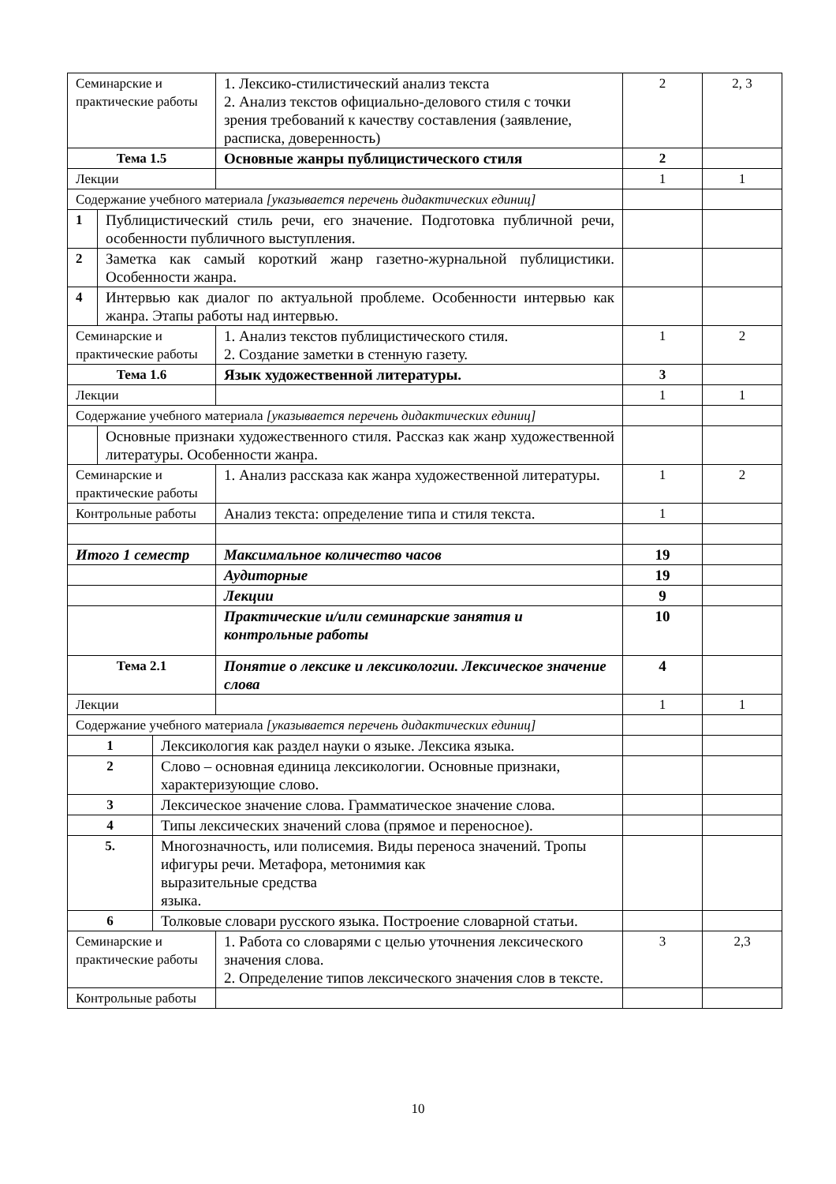| Семинарские и практические работы | | | 1. Лексико-стилистический анализ текста 2. Анализ текстов официально-делового стиля с точки зрения требований к качеству составления (заявление, расписка, доверенность) | 2 | 2, 3 |
| Тема 1.5 | | | Основные жанры публицистического стиля | 2 | |
| Лекции | | | | 1 | 1 |
| Содержание учебного материала [указывается перечень дидактических единиц] | | | | | |
| 1 | Публицистический стиль речи, его значение. Подготовка публичной речи, особенности публичного выступления. | | | | |
| 2 | Заметка как самый короткий жанр газетно-журнальной публицистики. Особенности жанра. | | | | |
| 4 | Интервью как диалог по актуальной проблеме. Особенности интервью как жанра. Этапы работы над интервью. | | | | |
| Семинарские и практические работы | | | 1. Анализ текстов публицистического стиля. 2. Создание заметки в стенную газету. | 1 | 2 |
| Тема 1.6 | | | Язык художественной литературы. | 3 | |
| Лекции | | | | 1 | 1 |
| Содержание учебного материала [указывается перечень дидактических единиц] | | | | | |
| | Основные признаки художественного стиля. Рассказ как жанр художественной литературы. Особенности жанра. | | | | |
| Семинарские и практические работы | | | 1. Анализ рассказа как жанра художественной литературы. | 1 | 2 |
| Контрольные работы | | | Анализ текста: определение типа и стиля текста. | 1 | |
| Итого 1 семестр | | | Максимальное количество часов | 19 | |
| | | | Аудиторные | 19 | |
| | | | Лекции | 9 | |
| | | | Практические и/или семинарские занятия и контрольные работы | 10 | |
| Тема 2.1 | | | Понятие о лексике и лексикологии. Лексическое значение слова | 4 | |
| Лекции | | | | 1 | 1 |
| Содержание учебного материала [указывается перечень дидактических единиц] | | | | | |
| 1 | | Лексикология как раздел науки о языке. Лексика языка. | | | |
| 2 | | Слово – основная единица лексикологии. Основные признаки, характеризующие слово. | | | |
| 3 | | Лексическое значение слова. Грамматическое значение слова. | | | |
| 4 | | Типы лексических значений слова (прямое и переносное). | | | |
| 5. | | Многозначность, или полисемия. Виды переноса значений. Тропы ифигуры речи. Метафора, метонимия как выразительные средства языка. | | | |
| 6 | | Толковые словари русского языка. Построение словарной статьи. | | | |
| Семинарские и практические работы | | | 1. Работа со словарями с целью уточнения лексического значения слова. 2. Определение типов лексического значения слов в тексте. | 3 | 2,3 |
| Контрольные работы | | | | | |
10